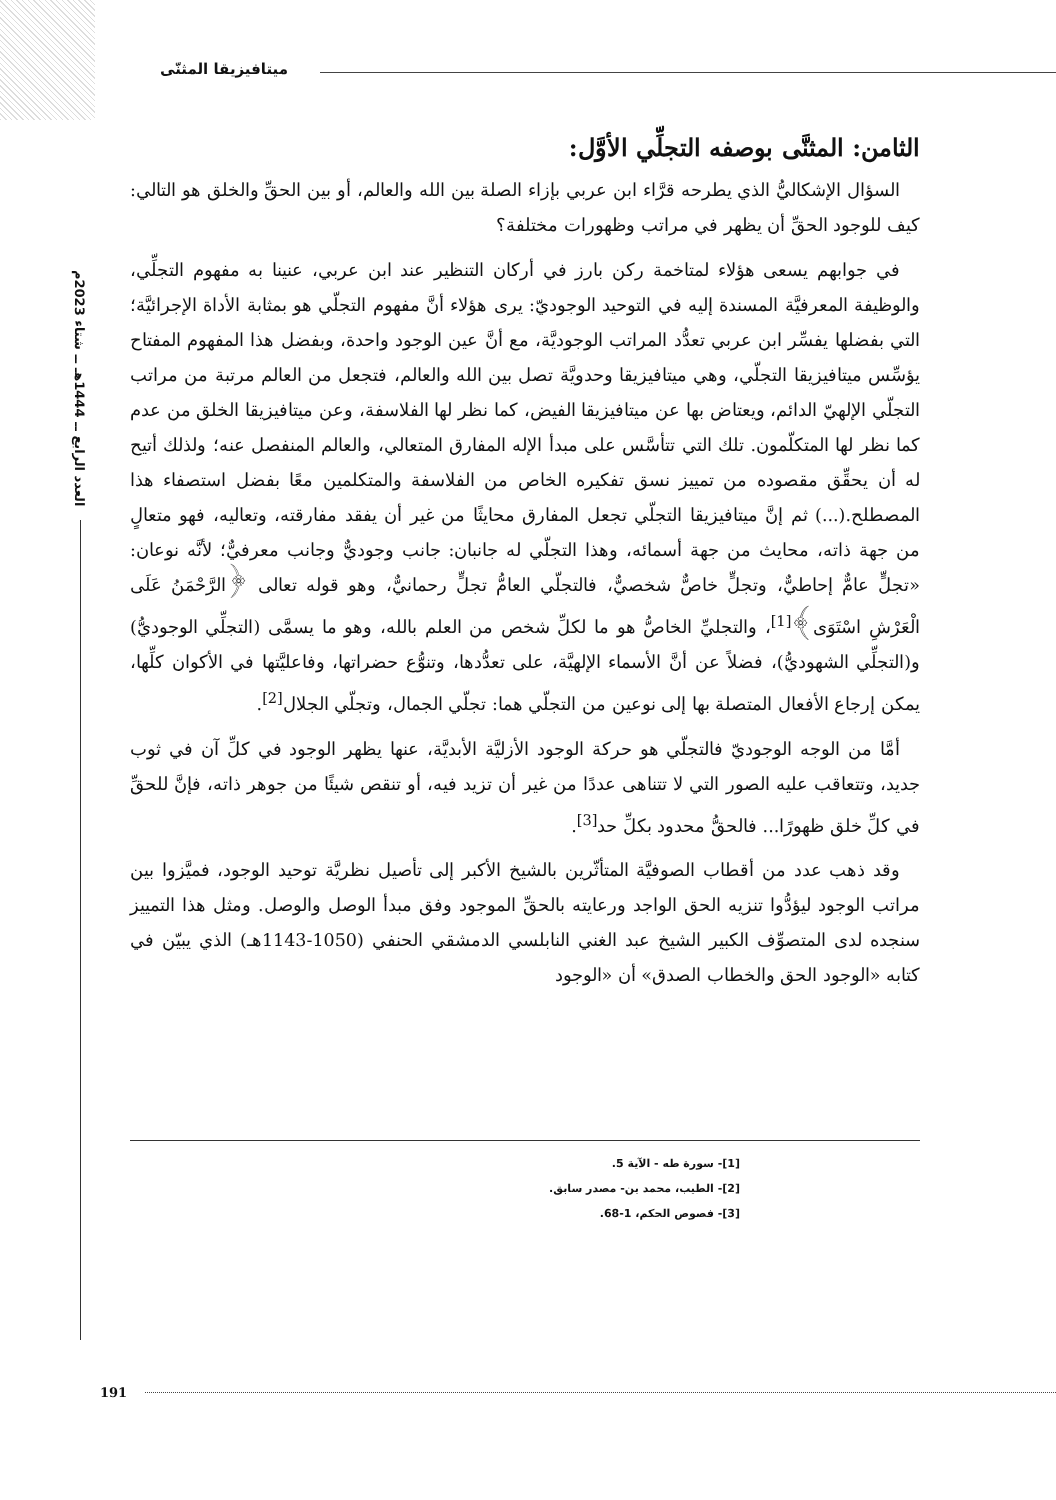ميتافيزيقا المثنّى
العدد الرابع ــ 1444هـ ــ شتاء 2023م
الثامن: المثنَّى بوصفه التجلِّي الأوَّل:
السؤال الإشكاليُّ الذي يطرحه قرَّاء ابن عربي بإزاء الصلة بين الله والعالم، أو بين الحقِّ والخلق هو التالي: كيف للوجود الحقِّ أن يظهر في مراتب وظهورات مختلفة؟
في جوابهم يسعى هؤلاء لمتاخمة ركن بارز في أركان التنظير عند ابن عربي، عنينا به مفهوم التجلِّي، والوظيفة المعرفيَّة المسندة إليه في التوحيد الوجوديّ: يرى هؤلاء أنَّ مفهوم التجلّي هو بمثابة الأداة الإجرائيَّة؛ التي بفضلها يفسِّر ابن عربي تعدُّد المراتب الوجوديَّة، مع أنَّ عين الوجود واحدة، وبفضل هذا المفهوم المفتاح يؤسِّس ميتافيزيقا التجلّي، وهي ميتافيزيقا وحدويَّة تصل بين الله والعالم، فتجعل من العالم مرتبة من مراتب التجلّي الإلهيّ الدائم، ويعتاض بها عن ميتافيزيقا الفيض، كما نظر لها الفلاسفة، وعن ميتافيزيقا الخلق من عدم كما نظر لها المتكلّمون. تلك التي تتأسَّس على مبدأ الإله المفارق المتعالي، والعالم المنفصل عنه؛ ولذلك أتيح له أن يحقِّق مقصوده من تمييز نسق تفكيره الخاص من الفلاسفة والمتكلمين معًا بفضل استصفاء هذا المصطلح.(...) ثم إنَّ ميتافيزيقا التجلّي تجعل المفارق محايثًا من غير أن يفقد مفارقته، وتعاليه، فهو متعالٍ من جهة ذاته، محايث من جهة أسمائه، وهذا التجلّي له جانبان: جانب وجوديٌّ وجانب معرفيٌّ؛ لأنَّه نوعان: «تجلٍّ عامٌّ إحاطيٌّ، وتجلٍّ خاصٌّ شخصيٌّ، فالتجلّي العامُّ تجلٍّ رحمانيٌّ، وهو قوله تعالى ﴿الرَّحْمَنُ عَلَى الْعَرْشِ اسْتَوَى﴾<sup>[1]</sup>، والتجليِّ الخاصُّ هو ما لكلِّ شخص من العلم بالله، وهو ما يسمَّى (التجلِّي الوجوديُّ) و(التجلِّي الشهوديُّ)، فضلاً عن أنَّ الأسماء الإلهيَّة، على تعدُّدها، وتنوُّع حضراتها، وفاعليَّتها في الأكوان كلِّها، يمكن إرجاع الأفعال المتصلة بها إلى نوعين من التجلّي هما: تجلّي الجمال، وتجلّي الجلال<sup>[2]</sup>.
أمَّا من الوجه الوجوديّ فالتجلّي هو حركة الوجود الأزليَّة الأبديَّة، عنها يظهر الوجود في كلِّ آن في ثوب جديد، وتتعاقب عليه الصور التي لا تتناهى عددًا من غير أن تزيد فيه، أو تنقص شيئًا من جوهر ذاته، فإنَّ للحقِّ في كلِّ خلق ظهورًا... فالحقُّ محدود بكلِّ حد<sup>[3]</sup>.
وقد ذهب عدد من أقطاب الصوفيَّة المتأثّرين بالشيخ الأكبر إلى تأصيل نظريَّة توحيد الوجود، فميَّزوا بين مراتب الوجود ليؤدُّوا تنزيه الحق الواجد ورعايته بالحقِّ الموجود وفق مبدأ الوصل والوصل. ومثل هذا التمييز سنجده لدى المتصوِّف الكبير الشيخ عبد الغني النابلسي الدمشقي الحنفي (1050-1143هـ) الذي يبيّن في كتابه «الوجود الحق والخطاب الصدق» أن «الوجود
[1]- سورة طه - الآية 5.
[2]- الطيب، محمد بن- مصدر سابق.
[3]- فصوص الحكم، 1-68.
191